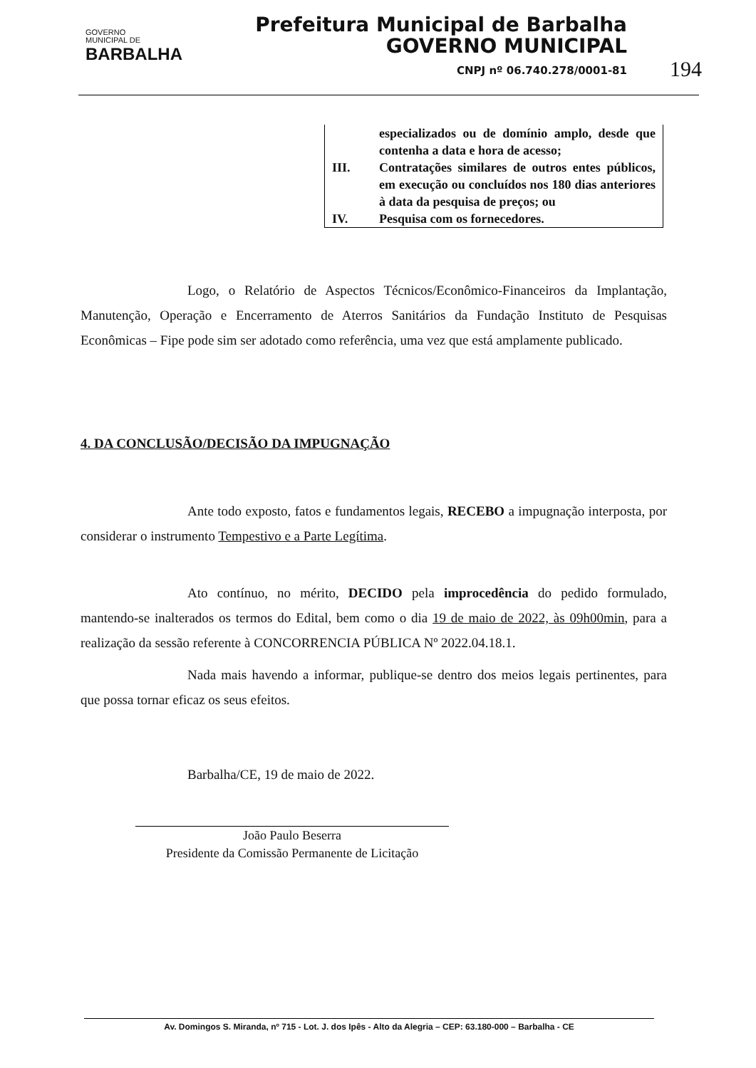GOVERNO
MUNICIPAL DE
BARBALHA
Prefeitura Municipal de Barbalha
GOVERNO MUNICIPAL
CNPJ nº 06.740.278/0001-81
194
especializados ou de domínio amplo, desde que contenha a data e hora de acesso;
III. Contratações similares de outros entes públicos, em execução ou concluídos nos 180 dias anteriores à data da pesquisa de preços; ou
IV. Pesquisa com os fornecedores.
Logo, o Relatório de Aspectos Técnicos/Econômico-Financeiros da Implantação, Manutenção, Operação e Encerramento de Aterros Sanitários da Fundação Instituto de Pesquisas Econômicas – Fipe pode sim ser adotado como referência, uma vez que está amplamente publicado.
4. DA CONCLUSÃO/DECISÃO DA IMPUGNAÇÃO
Ante todo exposto, fatos e fundamentos legais, RECEBO a impugnação interposta, por considerar o instrumento Tempestivo e a Parte Legítima.
Ato contínuo, no mérito, DECIDO pela improcedência do pedido formulado, mantendo-se inalterados os termos do Edital, bem como o dia 19 de maio de 2022, às 09h00min, para a realização da sessão referente à CONCORRENCIA PÚBLICA Nº 2022.04.18.1.
Nada mais havendo a informar, publique-se dentro dos meios legais pertinentes, para que possa tornar eficaz os seus efeitos.
Barbalha/CE, 19 de maio de 2022.
João Paulo Beserra
Presidente da Comissão Permanente de Licitação
Av. Domingos S. Miranda, nº 715 - Lot. J. dos Ipês - Alto da Alegria – CEP: 63.180-000 – Barbalha - CE